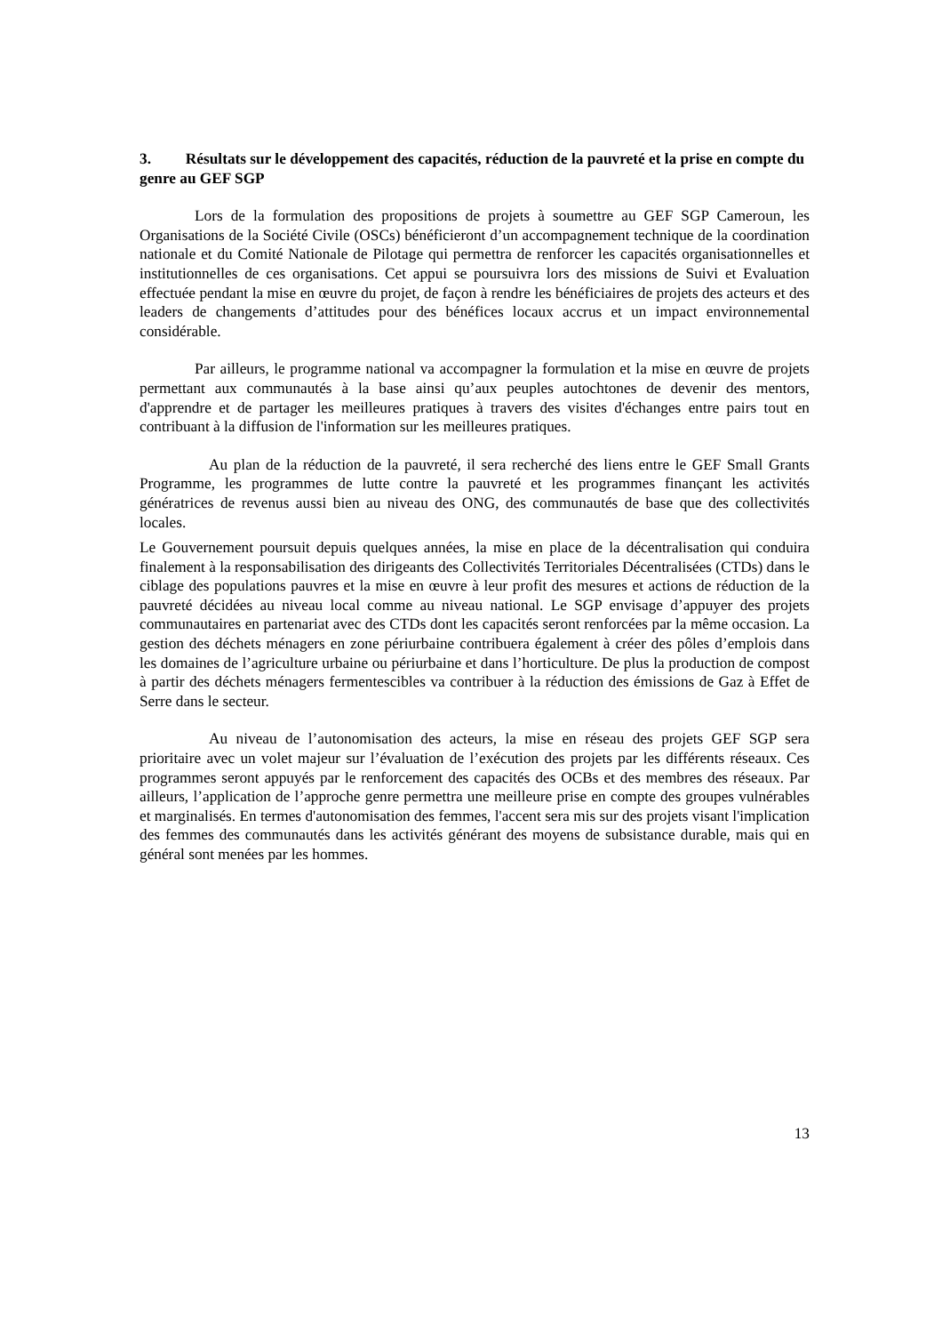3. Résultats sur le développement des capacités, réduction de la pauvreté et la prise en compte du genre au GEF SGP
Lors de la formulation des propositions de projets à soumettre au GEF SGP Cameroun, les Organisations de la Société Civile (OSCs) bénéficieront d’un accompagnement technique de la coordination nationale et du Comité Nationale de Pilotage qui permettra de renforcer les capacités organisationnelles et institutionnelles de ces organisations. Cet appui se poursuivra lors des missions de Suivi et Evaluation effectuée pendant la mise en œuvre du projet, de façon à rendre les bénéficiaires de projets des acteurs et des leaders de changements d’attitudes pour des bénéfices locaux accrus et un impact environnemental considérable.
Par ailleurs, le programme national va accompagner la formulation et la mise en œuvre de projets permettant aux communautés à la base ainsi qu’aux peuples autochtones de devenir des mentors, d'apprendre et de partager les meilleures pratiques à travers des visites d'échanges entre pairs tout en contribuant à la diffusion de l'information sur les meilleures pratiques.
Au plan de la réduction de la pauvreté, il sera recherché des liens entre le GEF Small Grants Programme, les programmes de lutte contre la pauvreté et les programmes finançant les activités génératrices de revenus aussi bien au niveau des ONG, des communautés de base que des collectivités locales.
Le Gouvernement poursuit depuis quelques années, la mise en place de la décentralisation qui conduira finalement à la responsabilisation des dirigeants des Collectivités Territoriales Décentralisées (CTDs) dans le ciblage des populations pauvres et la mise en œuvre à leur profit des mesures et actions de réduction de la pauvreté décidées au niveau local comme au niveau national. Le SGP envisage d’appuyer des projets communautaires en partenariat avec des CTDs dont les capacités seront renforcées par la même occasion. La gestion des déchets ménagers en zone périurbaine contribuera également à créer des pôles d’emplois dans les domaines de l’agriculture urbaine ou périurbaine et dans l’horticulture. De plus la production de compost à partir des déchets ménagers fermentescibles va contribuer à la réduction des émissions de Gaz à Effet de Serre dans le secteur.
Au niveau de l’autonomisation des acteurs, la mise en réseau des projets GEF SGP sera prioritaire avec un volet majeur sur l’évaluation de l’exécution des projets par les différents réseaux. Ces programmes seront appuyés par le renforcement des capacités des OCBs et des membres des réseaux. Par ailleurs, l’application de l’approche genre permettra une meilleure prise en compte des groupes vulnérables et marginalisés. En termes d'autonomisation des femmes, l'accent sera mis sur des projets visant l'implication des femmes des communautés dans les activités générant des moyens de subsistance durable, mais qui en général sont menées par les hommes.
13